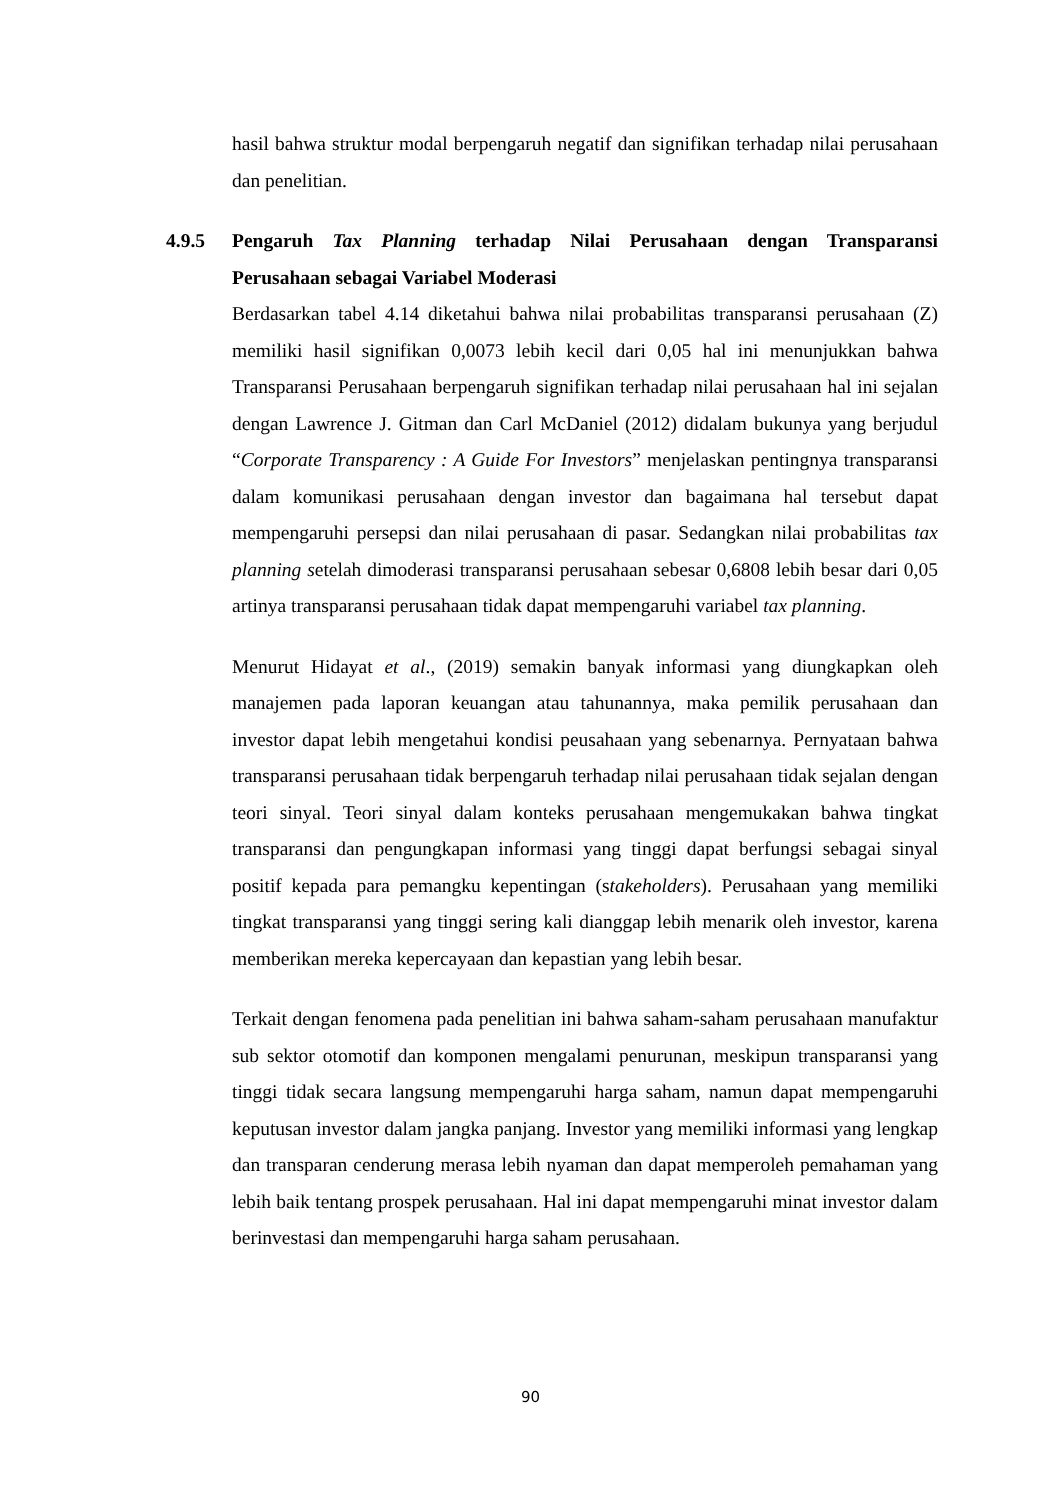hasil bahwa struktur modal berpengaruh negatif dan signifikan terhadap nilai perusahaan dan penelitian.
4.9.5 Pengaruh Tax Planning terhadap Nilai Perusahaan dengan Transparansi Perusahaan sebagai Variabel Moderasi
Berdasarkan tabel 4.14 diketahui bahwa nilai probabilitas transparansi perusahaan (Z) memiliki hasil signifikan 0,0073 lebih kecil dari 0,05 hal ini menunjukkan bahwa Transparansi Perusahaan berpengaruh signifikan terhadap nilai perusahaan hal ini sejalan dengan Lawrence J. Gitman dan Carl McDaniel (2012) didalam bukunya yang berjudul “Corporate Transparency : A Guide For Investors” menjelaskan pentingnya transparansi dalam komunikasi perusahaan dengan investor dan bagaimana hal tersebut dapat mempengaruhi persepsi dan nilai perusahaan di pasar. Sedangkan nilai probabilitas tax planning setelah dimoderasi transparansi perusahaan sebesar 0,6808 lebih besar dari 0,05 artinya transparansi perusahaan tidak dapat mempengaruhi variabel tax planning.
Menurut Hidayat et al., (2019) semakin banyak informasi yang diungkapkan oleh manajemen pada laporan keuangan atau tahunannya, maka pemilik perusahaan dan investor dapat lebih mengetahui kondisi peusahaan yang sebenarnya. Pernyataan bahwa transparansi perusahaan tidak berpengaruh terhadap nilai perusahaan tidak sejalan dengan teori sinyal. Teori sinyal dalam konteks perusahaan mengemukakan bahwa tingkat transparansi dan pengungkapan informasi yang tinggi dapat berfungsi sebagai sinyal positif kepada para pemangku kepentingan (stakeholders). Perusahaan yang memiliki tingkat transparansi yang tinggi sering kali dianggap lebih menarik oleh investor, karena memberikan mereka kepercayaan dan kepastian yang lebih besar.
Terkait dengan fenomena pada penelitian ini bahwa saham-saham perusahaan manufaktur sub sektor otomotif dan komponen mengalami penurunan, meskipun transparansi yang tinggi tidak secara langsung mempengaruhi harga saham, namun dapat mempengaruhi keputusan investor dalam jangka panjang. Investor yang memiliki informasi yang lengkap dan transparan cenderung merasa lebih nyaman dan dapat memperoleh pemahaman yang lebih baik tentang prospek perusahaan. Hal ini dapat mempengaruhi minat investor dalam berinvestasi dan mempengaruhi harga saham perusahaan.
90